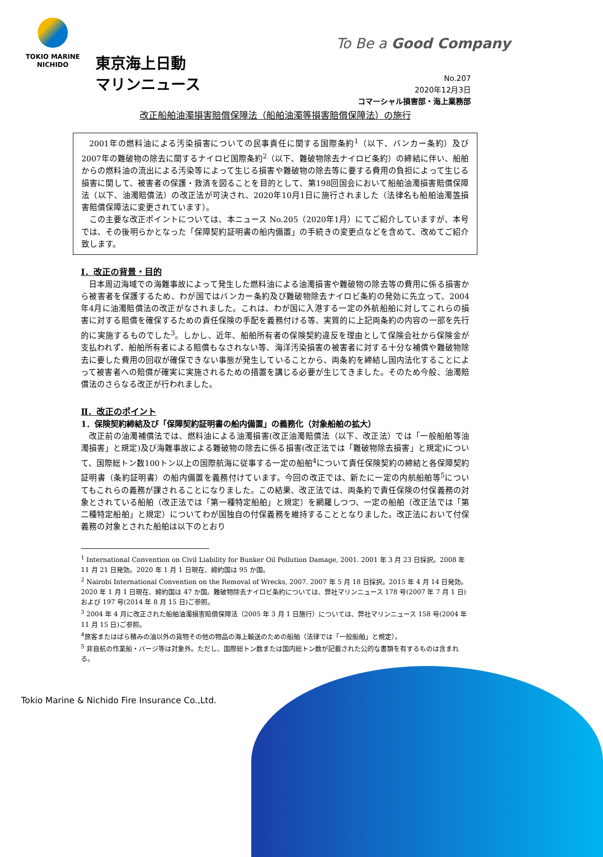TOKIO MARINE
NICHIDO
To Be a Good Company
東京海上日動
マリンニュース
No.207
2020年12月3日
コマーシャル損害部・海上業務部
改正船舶油濁損害賠償保障法（船舶油濁等損害賠償保障法）の施行
2001年の燃料油による汚染損害についての民事責任に関する国際条約<sup>1</sup>（以下、バンカー条約）及び2007年の難破物の除去に関するナイロビ国際条約<sup>2</sup>（以下、難破物除去ナイロビ条約）の締結に伴い、船舶からの燃料油の流出による汚染等によって生じる損害や難破物の除去等に要する費用の負担によって生じる損害に関して、被害者の保護・救済を図ることを目的として、第198回国会において船舶油濁損害賠償保障法（以下、油濁賠償法）の改正法が可決され、2020年10月1日に施行されました（法律名も船舶油濁等損害賠償保障法に変更されています）。
この主要な改正ポイントについては、本ニュース No.205（2020年1月）にてご紹介していますが、本号では、その後明らかとなった「保障契約証明書の船内備置」の手続きの変更点などを含めて、改めてご紹介致します。
Ⅰ．改正の背景・目的
日本周辺海域での海難事故によって発生した燃料油による油濁損害や難破物の除去等の費用に係る損害から被害者を保護するため、わが国ではバンカー条約及び難破物除去ナイロビ条約の発効に先立って、2004年4月に油濁賠償法の改正がなされました。これは、わが国に入港する一定の外航船舶に対してこれらの損害に対する賠償を確保するための責任保険の手配を義務付ける等、実質的に上記両条約の内容の一部を先行的に実施するものでした<sup>3</sup>。しかし、近年、船舶所有者の保険契約違反を理由として保険会社から保険金が支払われず、船舶所有者による賠償もなされない等、海洋汚染損害の被害者に対する十分な補償や難破物除去に要した費用の回収が確保できない事態が発生していることから、両条約を締結し国内法化することによって被害者への賠償が確実に実施されるための措置を講じる必要が生じてきました。そのため今般、油濁賠償法のさらなる改正が行われました。
Ⅱ．改正のポイント
1．保険契約締結及び「保障契約証明書の船内備置」の義務化（対象船舶の拡大）
改正前の油濁補償法では、燃料油による油濁損害(改正油濁賠償法（以下、改正法）では「一般船舶等油濁損害」と規定)及び海難事故による難破物の除去に係る損害(改正法では「難破物除去損害」と規定)について、国際総トン数100トン以上の国際航海に従事する一定の船舶<sup>4</sup>について責任保険契約の締結と各保障契約証明書（条約証明書）の船内備置を義務付けています。今回の改正では、新たに一定の内航船舶等<sup>5</sup>についてもこれらの義務が課されることになりました。この結果、改正法では、両条約で責任保険の付保義務の対象とされている船舶（改正法では「第一種特定船舶」と規定）を網羅しつつ、一定の船舶（改正法では「第二種特定船舶」と規定）についてわが国独自の付保義務を維持することとなりました。改正法において付保義務の対象とされた船舶は以下のとおり
<sup>1</sup> International Convention on Civil Liability for Bunker Oil Pollution Damage, 2001. 2001 年 3 月 23 日採択。2008 年 11 月 21 日発効。2020 年 1 月 1 日現在、締約国は 95 か国。
<sup>2</sup> Nairobi International Convention on the Removal of Wrecks, 2007. 2007 年 5 月 18 日採択。2015 年 4 月 14 日発効。2020 年 1 月 1 日現在、締約国は 47 か国。難破物除去ナイロビ条約については、弊社マリンニュース 178 号(2007 年 7 月 1 日)および 197 号(2014 年 8 月 15 日)ご参照。
<sup>3</sup> 2004 年 4 月に改正された船舶油濁損害賠償保障法（2005 年 3 月 1 日施行）については、弊社マリンニュース 158 号(2004 年 11 月 15 日)ご参照。
<sup>4</sup> 旅客またはばら積みの油以外の貨物その他の物品の海上輸送のための船舶（法律では「一般船舶」と規定）。
<sup>5</sup> 非自航の作業船・バージ等は対象外。ただし、国際総トン数または国内総トン数が記載された公的な書類を有するものは含まれる。
Tokio Marine & Nichido Fire Insurance Co.,Ltd.